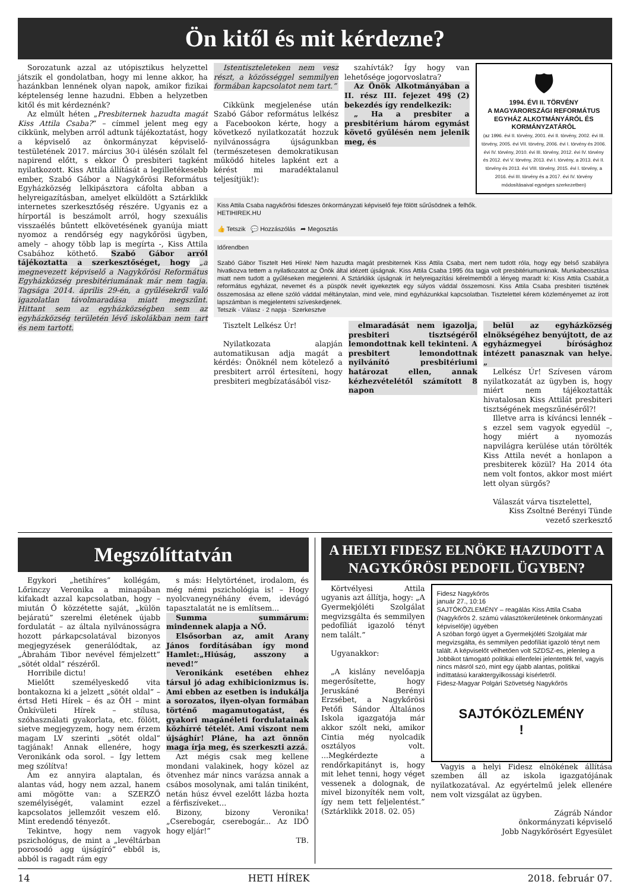Ön kitől és mit kérdezne?
Sorozatunk azzal az utópisztikus helyzettel játszik el gondolatban, hogy mi lenne akkor, ha hazánkban lennének olyan napok, amikor fizikai képtelenség lenne hazudni. Ebben a helyzetben kitől és mit kérdeznénk?
Az elmúlt héten „Presbiternek hazudta magát Kiss Attila Csaba?” – címmel jelent meg egy cikkünk, melyben arról adtunk tájékoztatást, hogy a képviselő az önkormányzat képviselő-testületének 2017. március 30-i ülésén szólalt fel napirend előtt, s ekkor Ő presbiteri tagként nyilatkozott. Kiss Attila állítását a legilletékesebb ember, Szabó Gábor a Nagykőrösi Református Egyházközség lelkipásztora cáfolta abban a helyreigazításban, amelyet elküldött a Sztárklikk internetes szerkesztőség részére. Ugyanis ez a hírportál is beszámolt arról, hogy szexuális visszaélés bűntett elkövetésének gyanúja miatt nyomoz a rendőrség egy nagykőrösi ügyben, amely – ahogy több lap is megírta -, Kiss Attila Csabához köthető. Szabó Gábor arról tájékoztatta a szerkesztőséget, hogy „a megnevezett képviselő a Nagykőrösi Református Egyházközség presbitériumának már nem tagja. Tagsága 2014. április 29-én, a gyűlésekről való igazolatlan távolmaradása miatt megszűnt. Hittant sem az egyházközségben sem az egyházközség területén lévő iskolákban nem tart és nem tartott.
Istentiszteleteken nem vesz részt, a közösséggel semmilyen formában kapcsolatot nem tart.”
Cikkünk megjelenése után Szabó Gábor református lelkész a Facebookon kérte, hogy a következő nyilatkozatát hozzuk nyilvánosságra újságunkban (természetesen demokratikusan működő hiteles lapként ezt a kérést mi maradéktalanul teljesítjük!):
szahívták? Így hogy van lehetősége jogorvoslatra?
Az Önök Alkotmányában a II. rész III. fejezet 49§ (2) bekezdés így rendelkezik:
„ Ha a presbiter a presbitérium három egymást követő gyűlésén nem jelenik meg, és
🛡
1994. ÉVI II. TÖRVÉNY
A MAGYARORSZÁGI REFORMÁTUS EGYHÁZ ALKOTMÁNYÁRÓL ÉS KORMÁNYZATÁRÓL
(az 1996. évi II. törvény, 2001. évi II. törvény, 2002. évi III. törvény, 2005. évi VII. törvény, 2006. évi I. törvény és 2006. évi IV. törvény, 2010. évi III. törvény, 2012. évi IV. törvény és 2012. évi V. törvény, 2013. évi I. törvény, a 2013. évi II. törvény és 2013. évi VIII. törvény, 2015. évi I. törvény, a 2016. évi III. törvény és a 2017. évi IV. törvény módosításaival egységes szerkezetben)
Kiss Attila Csaba nagykőrösi fideszes önkormányzati képviselő feje fölött sűrűsödnek a felhők.
HETIHIREK.HU
👍 Tetszik 💬 Hozzászólás ➦ Megosztás
Időrendben
Szabó Gábor Tisztelt Heti Hírek! Nem hazudta magát presbiternek Kiss Attila Csaba, mert nem tudott róla, hogy egy belső szabályra hivatkozva tettem a nyilatkozatot az Önök által idézett újságnak. Kiss Attila Csaba 1995 óta tagja volt presbitériumunknak. Munkabeosztása miatt nem tudott a gyűléseken megjelenni. A Sztárklikk újságnak írt helyreigazítási kérelmemből a lényeg maradt ki: Kiss Attila Csabát,a református egyházat, nevemet és a püspök nevét igyekeztek egy súlyos váddal összemosni. Kiss Attila Csaba presbiteri tisztének összemosása az ellene szóló váddal méltánytalan, mind vele, mind egyházunkkal kapcsolatban. Tisztelettel kérem közleményemet az írott lapszámban is megjelentetni szíveskedjenek.
Tetszik · Válasz · 2 napja · Szerkesztve
Tisztelt Lelkész Úr!
Nyilatkozata alapján automatikusan adja magát a kérdés: Önöknél nem kötelező a presbitert arról értesíteni, hogy presbiteri megbízatásából visz-
elmaradását nem igazolja, presbiteri tisztségéről lemondottnak kell tekinteni. A presbitert lemondottnak nyilvánító presbitériumi határozat ellen, annak kézhezvételétől számított 8 napon
belül az egyházközség elnökségéhez benyújtott, de az egyházmegyei bírósághoz intézett panasznak van helye. „
Lelkész Úr! Szívesen várom nyilatkozatát az ügyben is, hogy miért nem tájékoztatták hivatalosan Kiss Attilát presbiteri tisztségének megszűnéséről?!
Illetve arra is kíváncsi lennék – s ezzel sem vagyok egyedül –, hogy miért a nyomozás napvilágra kerülése után törölték Kiss Attila nevét a honlapon a presbiterek közül? Ha 2014 óta nem volt fontos, akkor most miért lett olyan sürgős?
Válaszát várva tisztelettel,
Kiss Zsoltné Berényi Tünde
vezető szerkesztő
Megszólíttatván
Egykori „hetihíres” kollégám, Lőrinczy Veronika a minapában kifakadt azzal kapcsolatban, hogy – miután Ő közzétette saját, „külön bejáratú” szerelmi életének újabb fordulatát – az általa nyilvánosságra hozott párkapcsolatával bizonyos megjegyzések generálódtak, az „Ábrahám Tibor nevével fémjelzett” „sötét oldal” részéről.
Horribile dictu!
Mielőtt személyeskedő vita bontakozna ki a jelzett „sötét oldal” – értsd Heti Hírek – és az ÖH – mint Önkívületi Hírek – stílusa, szóhasználati gyakorlata, etc. fölött, sietve megjegyzem, hogy nem érzem magam LV szerinti „sötét oldal” tagjának! Annak ellenére, hogy Veronikánk oda sorol. – Így lettem meg szólítva!
Ám ez annyira alaptalan, és alantas vád, hogy nem azzal, hanem ami mögötte van: a SZERZŐ személyiségét, valamint ezzel kapcsolatos jellemzőit veszem elő. Mint eredendő tényezőt.
Tekintve, hogy nem vagyok pszichológus, de mint a „levéltárban porosodó agg újságíró” ebből is, abból is ragadt rám egy
s más: Helytörténet, irodalom, és még némi pszichológia is! – Hogy nyolcvanegynéhány évem, idevágó tapasztalatát ne is említsem...
Summa summárum: mindennek alapja a NŐ.
Elsősorban az, amit Arany János fordításában így mond Hamlet:„Hiúság, asszony a neved!”
Veronikánk esetében ehhez társul jó adag exhibicionizmus is. Ami ebben az esetben is indukálja a sorozatos, ilyen-olyan formában történő magamutogatást, és gyakori magánéleti fordulatainak közhírré tételét. Ami viszont nem újsághír! Pláne, ha azt önnön maga írja meg, és szerkeszti azzá.
Azt mégis csak meg kellene mondani valakinek, hogy közel az ötvenhez már nincs varázsa annak a csábos mosolynak, ami talán tiniként, netán húsz évvel ezelőtt lázba hozta a férfiszíveket...
Bizony, bizony Veronika! „Cserebogár, cserebogár... Az IDŐ hogy eljár!”
TB.
A HELYI FIDESZ ELNÖKE HAZUDOTT A NAGYKŐRÖSI PEDOFIL ÜGYBEN?
Körtvélyesi Attila ugyanis azt állítja, hogy: „A Gyermekjóléti Szolgálat megvizsgálta és semmilyen pedofíliát igazoló tényt nem talált.”
Ugyanakkor:
„A kislány nevelőapja megerősítette, hogy Jeruskáné Berényi Erzsébet, a Nagykőrösi Petőfi Sándor Általános Iskola igazgatója már akkor szólt neki, amikor Cintia még nyolcadik osztályos volt. ...Megkérdezte a rendőrkapitányt is, hogy mit lehet tenni, hogy véget vessenek a dolognak, de mivel bizonyíték nem volt, így nem tett feljelentést.” (Sztárklikk 2018. 02. 05)
Fidesz Nagykőrös
január 27., 10:16
SAJTÓKÖZLEMÉNY – reagálás Kiss Attila Csaba (Nagykőrös 2. számú választókerületének önkormányzati képviselője) ügyében
A szóban forgó ügyet a Gyermekjóléti Szolgálat már megvizsgálta, és semmilyen pedofíliát igazoló tényt nem talált. A képviselőt vélhetően volt SZDSZ-es, jelenleg a Jobbikot támogató politikai ellenfelei jelentették fel, vagyis nincs másról szó, mint egy újabb alantas, politikai indíttatású karaktergyilkossági kísérletről.
Fidesz-Magyar Polgári Szövetség Nagykőrös
SAJTÓKÖZLEMÉNY
!
Vagyis a helyi Fidesz elnökének állítása szemben áll az iskola igazgatójának nyilatkozatával. Az egyértelmű jelek ellenére nem volt vizsgálat az ügyben.
Zágráb Nándor
önkormányzati képviselő
Jobb Nagykőrösért Egyesület
14 HETI HÍREK 2018. február 07.